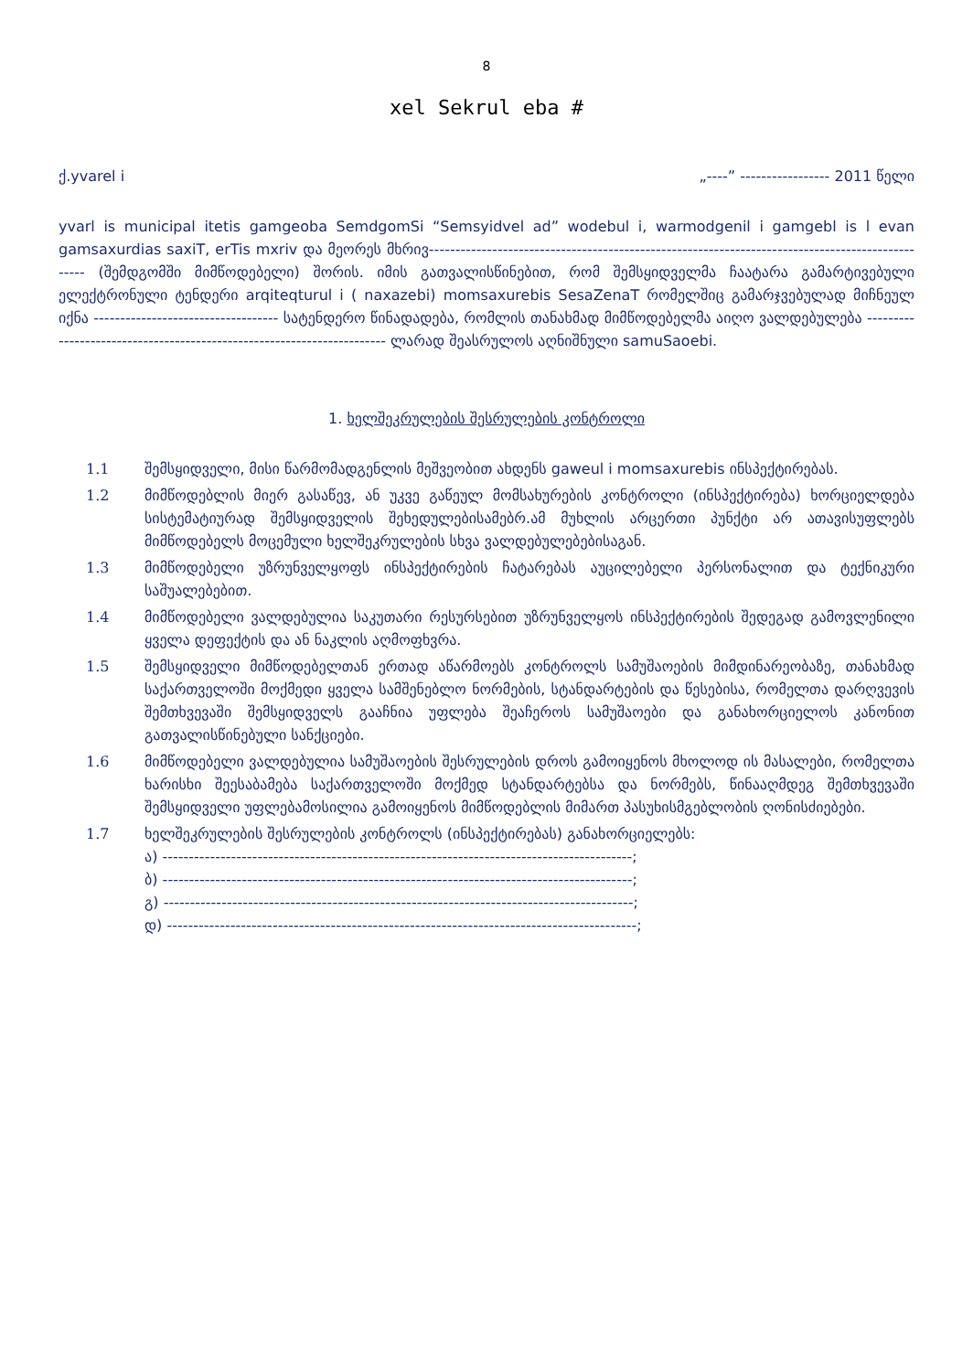8
xel Sekrul eba #
ქ.yvarel i „----” ----------------- 2011 წელი
yvarl is municipal itetis gamgeoba SemdgomSi “Semsyidvel ad” wodebul i, warmodgenil i gamgebl is l evan gamsaxurdias saxiT, erTis mxriv და მეორეს მხრივ------------------------------------------------------------------------------------------------- (შემდგომში მიმწოდებელი) შორის. იმის გათვალისწინებით, რომ შემსყიდველმა ჩაატარა გამარტივებული ელექტრონული ტენდერი arqiteqturul i ( naxazebi) momsaxurebis SesaZenaT რომელშიც გამარჯვებულად მიჩნეულ იქნა ----------------------------------- სატენდერო წინადადება, რომლის თანახმად მიმწოდებელმა აიღო ვალდებულება ----------------------------------------------------------------------- ლარად შეასრულოს აღნიშნული samuSaoebi.
1. ხელშეკრულების შესრულების კონტროლი
1.1 შემსყიდველი, მისი წარმომადგენლის მეშვეობით ახდენს gaweul i momsaxurebis ინსპექტირებას.
1.2 მიმწოდებლის მიერ გასაწევ, ან უკვე გაწეულ მომსახურების კონტროლი (ინსპექტირება) ხორციელდება სისტემატიურად შემსყიდველის შეხედულებისამებრ.ამ მუხლის არცერთი პუნქტი არ ათავისუფლებს მიმწოდებელს მოცემული ხელშეკრულების სხვა ვალდებულებებისაგან.
1.3 მიმწოდებელი უზრუნველყოფს ინსპექტირების ჩატარებას აუცილებელი პერსონალით და ტექნიკური საშუალებებით.
1.4 მიმწოდებელი ვალდებულია საკუთარი რესურსებით უზრუნველყოს ინსპექტირების შედეგად გამოვლენილი ყველა დეფექტის და ან ნაკლის აღმოფხვრა.
1.5 შემსყიდველი მიმწოდებელთან ერთად აწარმოებს კონტროლს სამუშაოების მიმდინარეობაზე, თანახმად საქართველოში მოქმედი ყველა სამშენებლო ნორმების, სტანდარტების და წესებისა, რომელთა დარღვევის შემთხვევაში შემსყიდველს გააჩნია უფლება შეაჩეროს სამუშაოები და განახორციელოს კანონით გათვალისწინებული სანქციები.
1.6 მიმწოდებელი ვალდებულია სამუშაოების შესრულების დროს გამოიყენოს მხოლოდ ის მასალები, რომელთა ხარისხი შეესაბამება საქართველოში მოქმედ სტანდარტებსა და ნორმებს, წინააღმდეგ შემთხვევაში შემსყიდველი უფლებამოსილია გამოიყენოს მიმწოდებლის მიმართ პასუხისმგებლობის ღონისძიებები.
1.7 ხელშეკრულების შესრულების კონტროლს (ინსპექტირებას) განახორციელებს:
ა) -----------------------------------------------------------------------------------------;
ბ) -----------------------------------------------------------------------------------------;
გ) -----------------------------------------------------------------------------------------;
დ) -----------------------------------------------------------------------------------------;